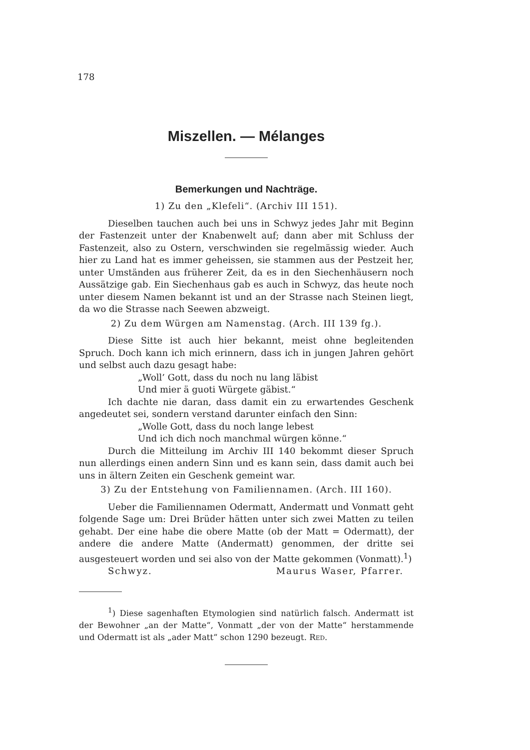178
Miszellen. — Mélanges
Bemerkungen und Nachträge.
1) Zu den „Klefeli“. (Archiv III 151).
Dieselben tauchen auch bei uns in Schwyz jedes Jahr mit Beginn der Fastenzeit unter der Knabenwelt auf; dann aber mit Schluss der Fastenzeit, also zu Ostern, verschwinden sie regelmässig wieder. Auch hier zu Land hat es immer geheissen, sie stammen aus der Pestzeit her, unter Umständen aus früherer Zeit, da es in den Siechenhäusern noch Aussätzige gab. Ein Siechenhaus gab es auch in Schwyz, das heute noch unter diesem Namen bekannt ist und an der Strasse nach Steinen liegt, da wo die Strasse nach Seewen abzweigt.
2) Zu dem Würgen am Namenstag. (Arch. III 139 fg.).
Diese Sitte ist auch hier bekannt, meist ohne begleitenden Spruch. Doch kann ich mich erinnern, dass ich in jungen Jahren gehört und selbst auch dazu gesagt habe:
„Woll’ Gott, dass du noch nu lang läbist
Und mier ä guoti Würgete gäbist.“
Ich dachte nie daran, dass damit ein zu erwartendes Geschenk angedeutet sei, sondern verstand darunter einfach den Sinn:
„Wolle Gott, dass du noch lange lebest
Und ich dich noch manchmal würgen könne.“
Durch die Mitteilung im Archiv III 140 bekommt dieser Spruch nun allerdings einen andern Sinn und es kann sein, dass damit auch bei uns in ältern Zeiten ein Geschenk gemeint war.
3) Zu der Entstehung von Familiennamen. (Arch. III 160).
Ueber die Familiennamen Odermatt, Andermatt und Vonmatt geht folgende Sage um: Drei Brüder hätten unter sich zwei Matten zu teilen gehabt. Der eine habe die obere Matte (ob der Matt = Odermatt), der andere die andere Matte (Andermatt) genommen, der dritte sei ausgesteuert worden und sei also von der Matte gekommen (Vonmatt).<sup>1</sup>)
Schwyz. Maurus Waser, Pfarrer.
<sup>1</sup>) Diese sagenhaften Etymologien sind natürlich falsch. Andermatt ist der Bewohner „an der Matte“, Vonmatt „der von der Matte“ herstammende und Odermatt ist als „ader Matt“ schon 1290 bezeugt. RED.